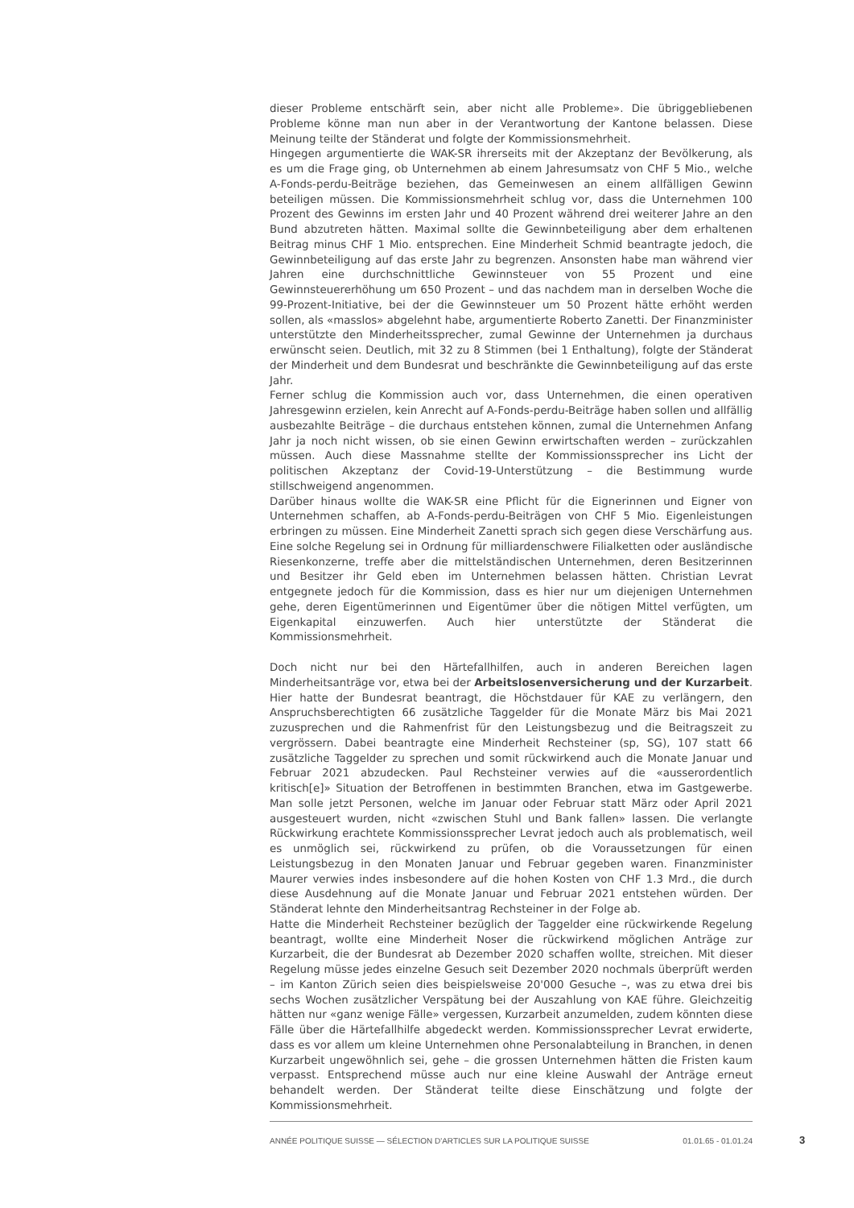dieser Probleme entschärft sein, aber nicht alle Probleme». Die übriggebliebenen Probleme könne man nun aber in der Verantwortung der Kantone belassen. Diese Meinung teilte der Ständerat und folgte der Kommissionsmehrheit.
Hingegen argumentierte die WAK-SR ihrerseits mit der Akzeptanz der Bevölkerung, als es um die Frage ging, ob Unternehmen ab einem Jahresumsatz von CHF 5 Mio., welche A-Fonds-perdu-Beiträge beziehen, das Gemeinwesen an einem allfälligen Gewinn beteiligen müssen. Die Kommissionsmehrheit schlug vor, dass die Unternehmen 100 Prozent des Gewinns im ersten Jahr und 40 Prozent während drei weiterer Jahre an den Bund abzutreten hätten. Maximal sollte die Gewinnbeteiligung aber dem erhaltenen Beitrag minus CHF 1 Mio. entsprechen. Eine Minderheit Schmid beantragte jedoch, die Gewinnbeteiligung auf das erste Jahr zu begrenzen. Ansonsten habe man während vier Jahren eine durchschnittliche Gewinnsteuer von 55 Prozent und eine Gewinnsteuererhöhung um 650 Prozent – und das nachdem man in derselben Woche die 99-Prozent-Initiative, bei der die Gewinnsteuer um 50 Prozent hätte erhöht werden sollen, als «masslos» abgelehnt habe, argumentierte Roberto Zanetti. Der Finanzminister unterstützte den Minderheitssprecher, zumal Gewinne der Unternehmen ja durchaus erwünscht seien. Deutlich, mit 32 zu 8 Stimmen (bei 1 Enthaltung), folgte der Ständerat der Minderheit und dem Bundesrat und beschränkte die Gewinnbeteiligung auf das erste Jahr.
Ferner schlug die Kommission auch vor, dass Unternehmen, die einen operativen Jahresgewinn erzielen, kein Anrecht auf A-Fonds-perdu-Beiträge haben sollen und allfällig ausbezahlte Beiträge – die durchaus entstehen können, zumal die Unternehmen Anfang Jahr ja noch nicht wissen, ob sie einen Gewinn erwirtschaften werden – zurückzahlen müssen. Auch diese Massnahme stellte der Kommissionssprecher ins Licht der politischen Akzeptanz der Covid-19-Unterstützung – die Bestimmung wurde stillschweigend angenommen.
Darüber hinaus wollte die WAK-SR eine Pflicht für die Eignerinnen und Eigner von Unternehmen schaffen, ab A-Fonds-perdu-Beiträgen von CHF 5 Mio. Eigenleistungen erbringen zu müssen. Eine Minderheit Zanetti sprach sich gegen diese Verschärfung aus. Eine solche Regelung sei in Ordnung für milliardenschwere Filialketten oder ausländische Riesenkonzerne, treffe aber die mittelständischen Unternehmen, deren Besitzerinnen und Besitzer ihr Geld eben im Unternehmen belassen hätten. Christian Levrat entgegnete jedoch für die Kommission, dass es hier nur um diejenigen Unternehmen gehe, deren Eigentümerinnen und Eigentümer über die nötigen Mittel verfügten, um Eigenkapital einzuwerfen. Auch hier unterstützte der Ständerat die Kommissionsmehrheit.
Doch nicht nur bei den Härtefallhilfen, auch in anderen Bereichen lagen Minderheitsanträge vor, etwa bei der Arbeitslosenversicherung und der Kurzarbeit. Hier hatte der Bundesrat beantragt, die Höchstdauer für KAE zu verlängern, den Anspruchsberechtigten 66 zusätzliche Taggelder für die Monate März bis Mai 2021 zuzusprechen und die Rahmenfrist für den Leistungsbezug und die Beitragszeit zu vergrössern. Dabei beantragte eine Minderheit Rechsteiner (sp, SG), 107 statt 66 zusätzliche Taggelder zu sprechen und somit rückwirkend auch die Monate Januar und Februar 2021 abzudecken. Paul Rechsteiner verwies auf die «ausserordentlich kritisch[e]» Situation der Betroffenen in bestimmten Branchen, etwa im Gastgewerbe. Man solle jetzt Personen, welche im Januar oder Februar statt März oder April 2021 ausgesteuert wurden, nicht «zwischen Stuhl und Bank fallen» lassen. Die verlangte Rückwirkung erachtete Kommissionssprecher Levrat jedoch auch als problematisch, weil es unmöglich sei, rückwirkend zu prüfen, ob die Voraussetzungen für einen Leistungsbezug in den Monaten Januar und Februar gegeben waren. Finanzminister Maurer verwies indes insbesondere auf die hohen Kosten von CHF 1.3 Mrd., die durch diese Ausdehnung auf die Monate Januar und Februar 2021 entstehen würden. Der Ständerat lehnte den Minderheitsantrag Rechsteiner in der Folge ab.
Hatte die Minderheit Rechsteiner bezüglich der Taggelder eine rückwirkende Regelung beantragt, wollte eine Minderheit Noser die rückwirkend möglichen Anträge zur Kurzarbeit, die der Bundesrat ab Dezember 2020 schaffen wollte, streichen. Mit dieser Regelung müsse jedes einzelne Gesuch seit Dezember 2020 nochmals überprüft werden – im Kanton Zürich seien dies beispielsweise 20'000 Gesuche –, was zu etwa drei bis sechs Wochen zusätzlicher Verspätung bei der Auszahlung von KAE führe. Gleichzeitig hätten nur «ganz wenige Fälle» vergessen, Kurzarbeit anzumelden, zudem könnten diese Fälle über die Härtefallhilfe abgedeckt werden. Kommissionssprecher Levrat erwiderte, dass es vor allem um kleine Unternehmen ohne Personalabteilung in Branchen, in denen Kurzarbeit ungewöhnlich sei, gehe – die grossen Unternehmen hätten die Fristen kaum verpasst. Entsprechend müsse auch nur eine kleine Auswahl der Anträge erneut behandelt werden. Der Ständerat teilte diese Einschätzung und folgte der Kommissionsmehrheit.
ANNÉE POLITIQUE SUISSE — SÉLECTION D'ARTICLES SUR LA POLITIQUE SUISSE 01.01.65 - 01.01.24
3